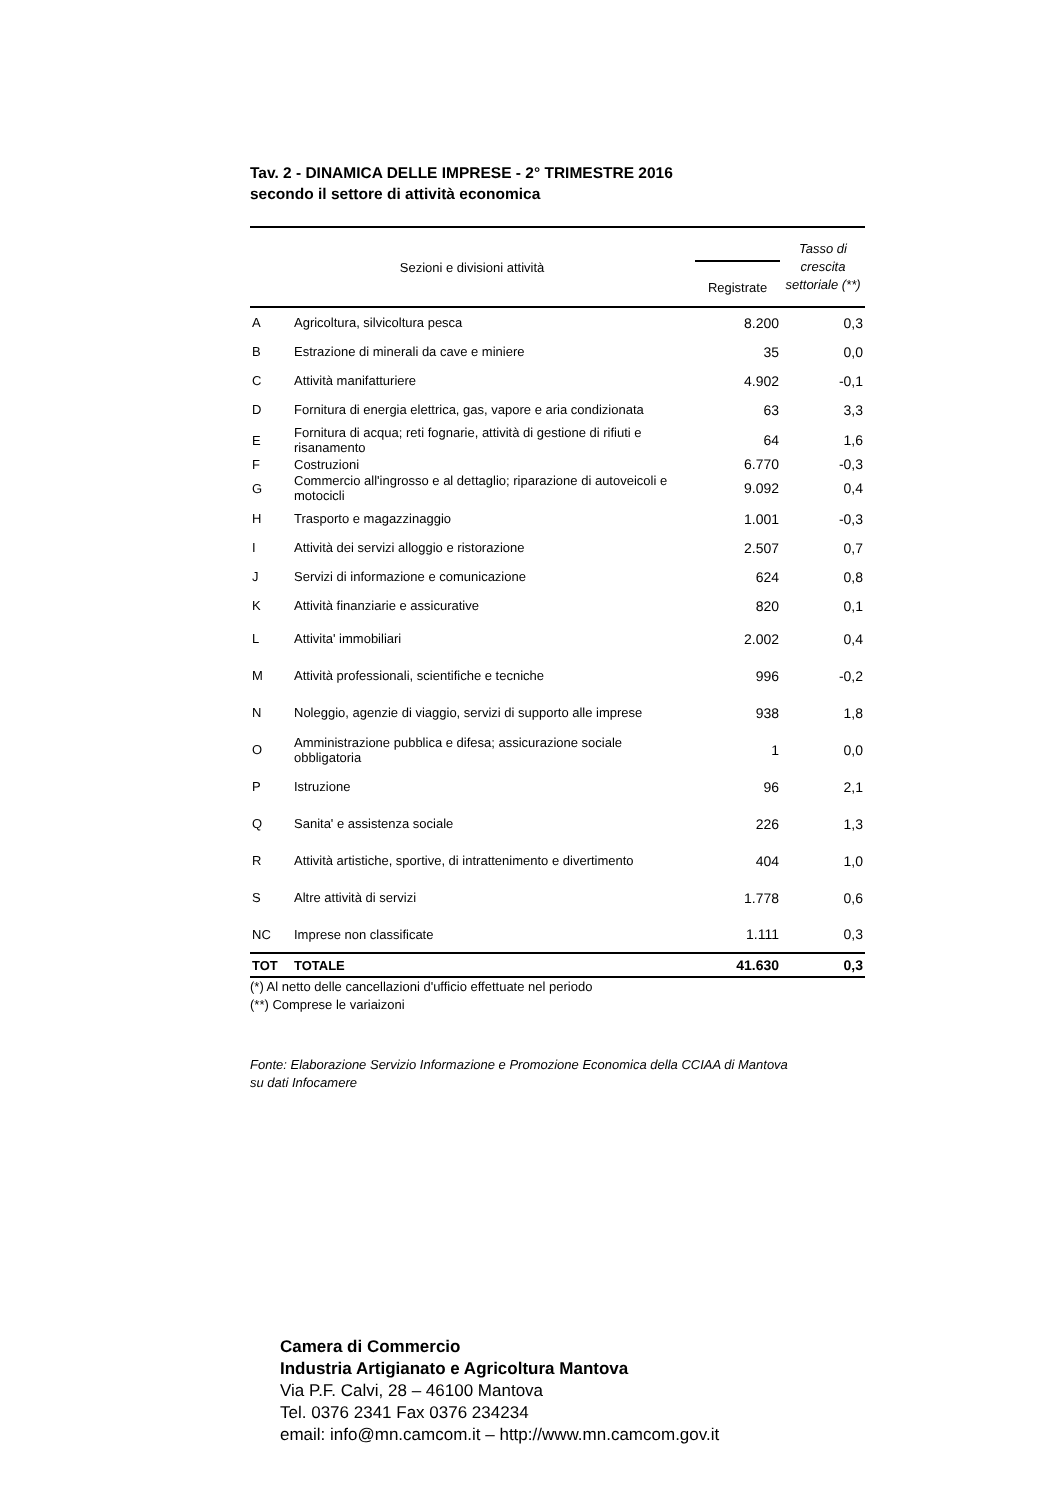Tav. 2 - DINAMICA DELLE IMPRESE - 2° TRIMESTRE 2016
secondo il settore di attività economica
| Sezioni e divisioni attività | | Registrate | Tasso di crescita settoriale (**) |
| --- | --- | --- | --- |
| A | Agricoltura, silvicoltura pesca | 8.200 | 0,3 |
| B | Estrazione di minerali da cave e miniere | 35 | 0,0 |
| C | Attività manifatturiere | 4.902 | -0,1 |
| D | Fornitura di energia elettrica, gas, vapore e aria condizionata | 63 | 3,3 |
| E | Fornitura di acqua; reti fognarie, attività di gestione di rifiuti e risanamento | 64 | 1,6 |
| F | Costruzioni | 6.770 | -0,3 |
| G | Commercio all'ingrosso e al dettaglio; riparazione di autoveicoli e motocicli | 9.092 | 0,4 |
| H | Trasporto e magazzinaggio | 1.001 | -0,3 |
| I | Attività dei servizi alloggio e ristorazione | 2.507 | 0,7 |
| J | Servizi di informazione e comunicazione | 624 | 0,8 |
| K | Attività finanziarie e assicurative | 820 | 0,1 |
| L | Attivita' immobiliari | 2.002 | 0,4 |
| M | Attività professionali, scientifiche e tecniche | 996 | -0,2 |
| N | Noleggio, agenzie di viaggio, servizi di supporto alle imprese | 938 | 1,8 |
| O | Amministrazione pubblica e difesa; assicurazione sociale obbligatoria | 1 | 0,0 |
| P | Istruzione | 96 | 2,1 |
| Q | Sanita' e assistenza sociale | 226 | 1,3 |
| R | Attività artistiche, sportive, di intrattenimento e divertimento | 404 | 1,0 |
| S | Altre attività di servizi | 1.778 | 0,6 |
| NC | Imprese non classificate | 1.111 | 0,3 |
| TOT | TOTALE | 41.630 | 0,3 |
(*) Al netto delle cancellazioni d'ufficio effettuate nel periodo
(**) Comprese le variaizoni
Fonte: Elaborazione Servizio Informazione e Promozione Economica della CCIAA di Mantova
su dati Infocamere
Camera di Commercio
Industria Artigianato e Agricoltura Mantova
Via P.F. Calvi, 28 – 46100 Mantova
Tel. 0376 2341 Fax 0376 234234
email: info@mn.camcom.it – http://www.mn.camcom.gov.it